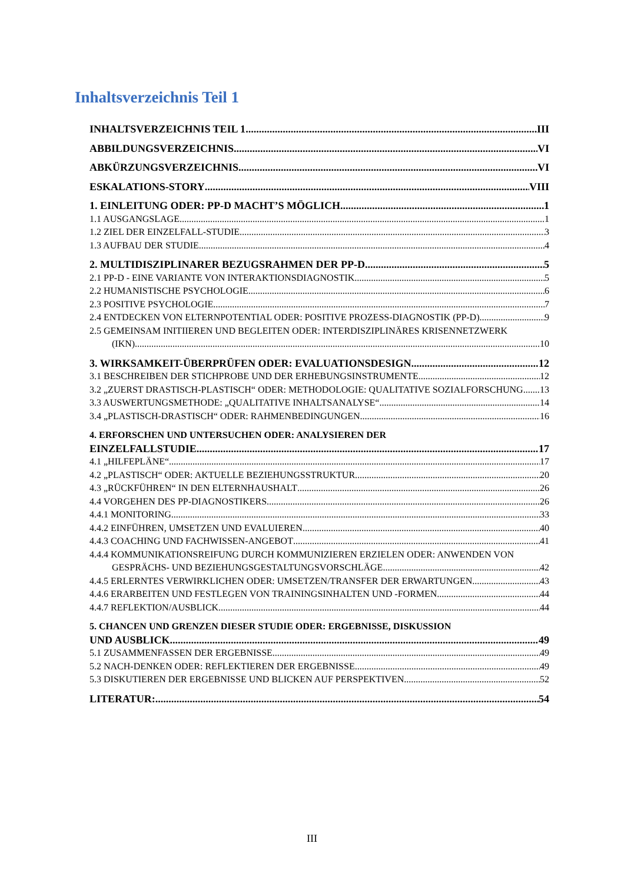Inhaltsverzeichnis Teil 1
INHALTSVERZEICHNIS TEIL 1 III
ABBILDUNGSVERZEICHNIS VI
ABKÜRZUNGSVERZEICHNIS VI
ESKALATIONS-STORY VIII
1. EINLEITUNG ODER: PP-D MACHT’S MÖGLICH 1
1.1 AUSGANGSLAGE 1
1.2 ZIEL DER EINZELFALL-STUDIE 3
1.3 AUFBAU DER STUDIE 4
2. MULTIDISZIPLINARER BEZUGSRAHMEN DER PP-D 5
2.1 PP-D - EINE VARIANTE VON INTERAKTIONSDIAGNOSTIK 5
2.2 HUMANISTISCHE PSYCHOLOGIE 6
2.3 POSITIVE PSYCHOLOGIE 7
2.4 ENTDECKEN VON ELTERNPOTENTIAL ODER: POSITIVE PROZESS-DIAGNOSTIK (PP-D) 9
2.5 GEMEINSAM INITIIEREN UND BEGLEITEN ODER: INTERDISZIPLINÄRES KRISENNETZWERK
(IKN) 10
3. WIRKSAMKEIT-ÜBERPRÜFEN ODER: EVALUATIONSDESIGN 12
3.1 BESCHREIBEN DER STICHPROBE UND DER ERHEBUNGSINSTRUMENTE 12
3.2 „ZUERST DRASTISCH-PLASTISCH“ ODER: METHODOLOGIE: QUALITATIVE SOZIALFORSCHUNG 13
3.3 AUSWERTUNGSMETHODE: „QUALITATIVE INHALTSANALYSE“ 14
3.4 „PLASTISCH-DRASTISCH“ ODER: RAHMENBEDINGUNGEN 16
4. ERFORSCHEN UND UNTERSUCHEN ODER: ANALYSIEREN DER
EINZELFALLSTUDIE 17
4.1 „HILFEPLÄNE“ 17
4.2 „PLASTISCH“ ODER: AKTUELLE BEZIEHUNGSSTRUKTUR 20
4.3 „RÜCKFÜHREN“ IN DEN ELTERNHAUSHALT 26
4.4 VORGEHEN DES PP-DIAGNOSTIKERS 26
4.4.1 MONITORING 33
4.4.2 EINFÜHREN, UMSETZEN UND EVALUIEREN 40
4.4.3 COACHING UND FACHWISSEN-ANGEBOT 41
4.4.4 KOMMUNIKATIONSREIFUNG DURCH KOMMUNIZIEREN ERZIELEN ODER: ANWENDEN VON
GESPRÄCHS- UND BEZIEHUNGSGESTALTUNGSVORSCHLÄGE 42
4.4.5 ERLERNTES VERWIRKLICHEN ODER: UMSETZEN/TRANSFER DER ERWARTUNGEN 43
4.4.6 ERARBEITEN UND FESTLEGEN VON TRAININGSINHALTEN UND -FORMEN 44
4.4.7 REFLEKTION/AUSBLICK 44
5. CHANCEN UND GRENZEN DIESER STUDIE ODER: ERGEBNISSE, DISKUSSION
UND AUSBLICK 49
5.1 ZUSAMMENFASSEN DER ERGEBNISSE 49
5.2 NACH-DENKEN ODER: REFLEKTIEREN DER ERGEBNISSE 49
5.3 DISKUTIEREN DER ERGEBNISSE UND BLICKEN AUF PERSPEKTIVEN 52
LITERATUR: 54
III